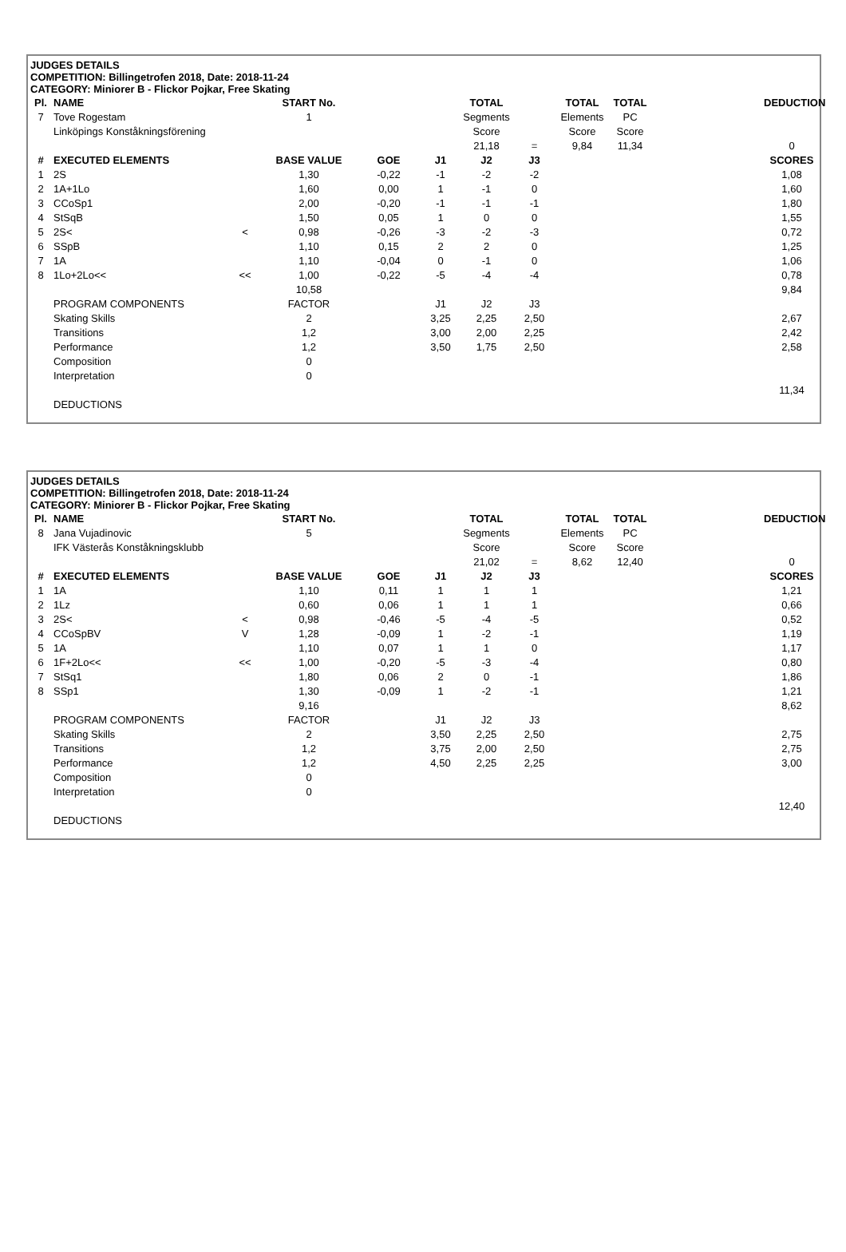JUDGES DETAILS
COMPETITION: Billingetrofen 2018, Date: 2018-11-24
CATEGORY: Miniorer B - Flickor Pojkar, Free Skating
| Pl. | NAME | | START No. | | | TOTAL | | TOTAL | TOTAL | | DEDUCTION |
| --- | --- | --- | --- | --- | --- | --- | --- | --- | --- | --- | --- |
| 7 | Tove Rogestam | | 1 | | | Segments | | Elements | PC | | |
| | Linköpings Konståkningsförening | | | | | Score | | Score | Score | | |
| | | | | | | 21,18 | = | 9,84 | 11,34 | | 0 |
| # | EXECUTED ELEMENTS | | BASE VALUE | GOE | J1 | J2 | J3 | | | | SCORES |
| 1 | 2S | | 1,30 | -0,22 | -1 | -2 | -2 | | | | 1,08 |
| 2 | 1A+1Lo | | 1,60 | 0,00 | 1 | -1 | 0 | | | | 1,60 |
| 3 | CCoSp1 | | 2,00 | -0,20 | -1 | -1 | -1 | | | | 1,80 |
| 4 | StSqB | | 1,50 | 0,05 | 1 | 0 | 0 | | | | 1,55 |
| 5 | 2S< | < | 0,98 | -0,26 | -3 | -2 | -3 | | | | 0,72 |
| 6 | SSpB | | 1,10 | 0,15 | 2 | 2 | 0 | | | | 1,25 |
| 7 | 1A | | 1,10 | -0,04 | 0 | -1 | 0 | | | | 1,06 |
| 8 | 1Lo+2Lo<< | << | 1,00 | -0,22 | -5 | -4 | -4 | | | | 0,78 |
| | | | 10,58 | | | | | | | | 9,84 |
| | PROGRAM COMPONENTS | | FACTOR | | J1 | J2 | J3 | | | | |
| | Skating Skills | | 2 | | 3,25 | 2,25 | 2,50 | | | | 2,67 |
| | Transitions | | 1,2 | | 3,00 | 2,00 | 2,25 | | | | 2,42 |
| | Performance | | 1,2 | | 3,50 | 1,75 | 2,50 | | | | 2,58 |
| | Composition | | 0 | | | | | | | | |
| | Interpretation | | 0 | | | | | | | | |
| | | | | | | | | | | | 11,34 |
| | DEDUCTIONS | | | | | | | | | | |
JUDGES DETAILS
COMPETITION: Billingetrofen 2018, Date: 2018-11-24
CATEGORY: Miniorer B - Flickor Pojkar, Free Skating
| Pl. | NAME | | START No. | | | TOTAL | | TOTAL | TOTAL | | DEDUCTION |
| --- | --- | --- | --- | --- | --- | --- | --- | --- | --- | --- | --- |
| 8 | Jana Vujadinovic | | 5 | | | Segments | | Elements | PC | | |
| | IFK Västerås Konståkningsklubb | | | | | Score | | Score | Score | | |
| | | | | | | 21,02 | = | 8,62 | 12,40 | | 0 |
| # | EXECUTED ELEMENTS | | BASE VALUE | GOE | J1 | J2 | J3 | | | | SCORES |
| 1 | 1A | | 1,10 | 0,11 | 1 | 1 | 1 | | | | 1,21 |
| 2 | 1Lz | | 0,60 | 0,06 | 1 | 1 | 1 | | | | 0,66 |
| 3 | 2S< | < | 0,98 | -0,46 | -5 | -4 | -5 | | | | 0,52 |
| 4 | CCoSpBV | V | 1,28 | -0,09 | 1 | -2 | -1 | | | | 1,19 |
| 5 | 1A | | 1,10 | 0,07 | 1 | 1 | 0 | | | | 1,17 |
| 6 | 1F+2Lo<< | << | 1,00 | -0,20 | -5 | -3 | -4 | | | | 0,80 |
| 7 | StSq1 | | 1,80 | 0,06 | 2 | 0 | -1 | | | | 1,86 |
| 8 | SSp1 | | 1,30 | -0,09 | 1 | -2 | -1 | | | | 1,21 |
| | | | 9,16 | | | | | | | | 8,62 |
| | PROGRAM COMPONENTS | | FACTOR | | J1 | J2 | J3 | | | | |
| | Skating Skills | | 2 | | 3,50 | 2,25 | 2,50 | | | | 2,75 |
| | Transitions | | 1,2 | | 3,75 | 2,00 | 2,50 | | | | 2,75 |
| | Performance | | 1,2 | | 4,50 | 2,25 | 2,25 | | | | 3,00 |
| | Composition | | 0 | | | | | | | | |
| | Interpretation | | 0 | | | | | | | | |
| | | | | | | | | | | | 12,40 |
| | DEDUCTIONS | | | | | | | | | | |